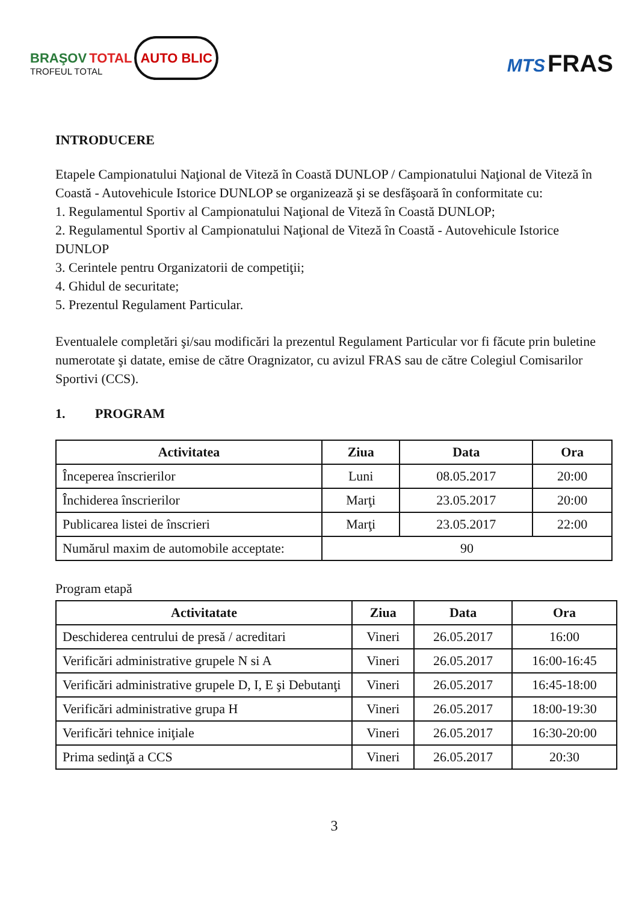BRAŞOV TOTAL AUTO BLIC
TROFEUL TOTAL
MTS FRAS
INTRODUCERE
Etapele Campionatului Naţional de Viteză în Coastă DUNLOP / Campionatului Naţional de Viteză în Coastă - Autovehicule Istorice DUNLOP se organizează şi se desfăşoară în conformitate cu:
1. Regulamentul Sportiv al Campionatului Naţional de Viteză în Coastă DUNLOP;
2. Regulamentul Sportiv al Campionatului Naţional de Viteză în Coastă - Autovehicule Istorice DUNLOP
3. Cerintele pentru Organizatorii de competiţii;
4. Ghidul de securitate;
5. Prezentul Regulament Particular.
Eventualele completări şi/sau modificări la prezentul Regulament Particular vor fi făcute prin buletine numerotate şi datate, emise de către Oragnizator, cu avizul FRAS sau de către Colegiul Comisarilor Sportivi (CCS).
1. PROGRAM
| Activitatea | Ziua | Data | Ora |
| --- | --- | --- | --- |
| Începerea înscrierilor | Luni | 08.05.2017 | 20:00 |
| Închiderea înscrierilor | Marţi | 23.05.2017 | 20:00 |
| Publicarea listei de înscrieri | Marţi | 23.05.2017 | 22:00 |
| Numărul maxim de automobile acceptate: | 90 | | |
Program etapă
| Activitatate | Ziua | Data | Ora |
| --- | --- | --- | --- |
| Deschiderea centrului de presă / acreditari | Vineri | 26.05.2017 | 16:00 |
| Verificări administrative grupele N si A | Vineri | 26.05.2017 | 16:00-16:45 |
| Verificări administrative grupele D, I, E şi Debutanţi | Vineri | 26.05.2017 | 16:45-18:00 |
| Verificări administrative grupa H | Vineri | 26.05.2017 | 18:00-19:30 |
| Verificări tehnice iniţiale | Vineri | 26.05.2017 | 16:30-20:00 |
| Prima sedinţă a CCS | Vineri | 26.05.2017 | 20:30 |
3